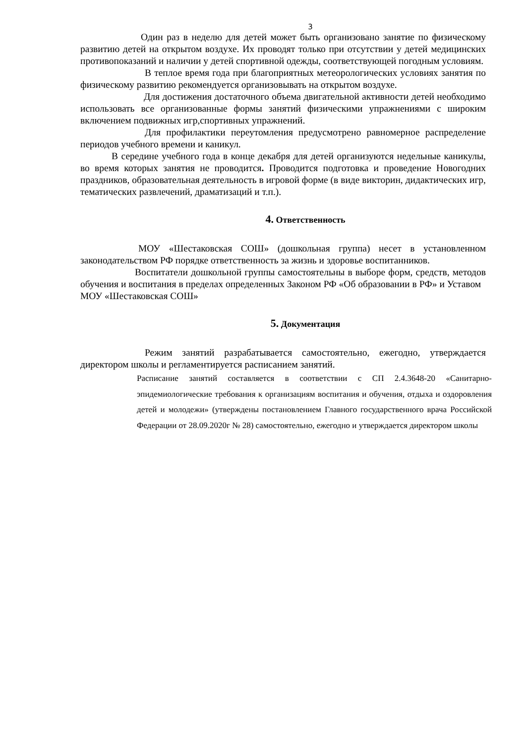3
Один раз в неделю для детей может быть организовано занятие по физическому развитию детей на открытом воздухе. Их проводят только при отсутствии у детей медицинских противопоказаний и наличии у детей спортивной одежды, соответствующей погодным условиям.
В теплое время года при благоприятных метеорологических условиях занятия по физическому развитию рекомендуется организовывать на открытом воздухе.
Для достижения достаточного объема двигательной активности детей необходимо использовать все организованные формы занятий физическими упражнениями с широким включением подвижных игр,спортивных упражнений.
Для профилактики переутомления предусмотрено равномерное распределение периодов учебного времени и каникул.
В середине учебного года в конце декабря для детей организуются недельные каникулы, во время которых занятия не проводится. Проводится подготовка и проведение Новогодних праздников, образовательная деятельность в игровой форме (в виде викторин, дидактических игр, тематических развлечений, драматизаций и т.п.).
4. Ответственность
МОУ «Шестаковская СОШ» (дошкольная группа) несет в установленном законодательством РФ порядке ответственность за жизнь и здоровье воспитанников.
Воспитатели дошкольной группы самостоятельны в выборе форм, средств, методов обучения и воспитания в пределах определенных Законом РФ «Об образовании в РФ» и Уставом МОУ «Шестаковская СОШ»
5. Документация
Режим занятий разрабатывается самостоятельно, ежегодно, утверждается директором школы и регламентируется расписанием занятий.
Расписание занятий составляется в соответствии с СП 2.4.3648-20 «Санитарно-эпидемиологические требования к организациям воспитания и обучения, отдыха и оздоровления детей и молодежи» (утверждены постановлением Главного государственного врача Российской Федерации от 28.09.2020г № 28) самостоятельно, ежегодно и утверждается директором школы